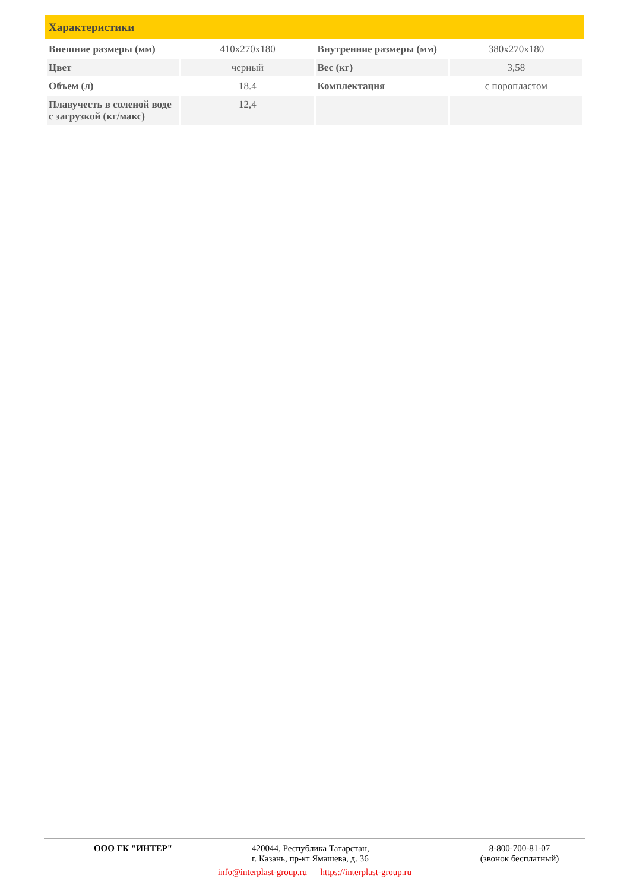Характеристики
| Внешние размеры (мм) | 410x270x180 | Внутренние размеры (мм) | 380x270x180 |
| Цвет | черный | Вес (кг) | 3,58 |
| Объем (л) | 18.4 | Комплектация | с поропластом |
| Плавучесть в соленой воде с загрузкой (кг/макс) | 12,4 | | |
ООО ГК "ИНТЕР" 420044, Республика Татарстан,
г. Казань, пр-кт Ямашева, д. 36
8-800-700-81-07
(звонок бесплатный)
info@interplast-group.ru https://interplast-group.ru